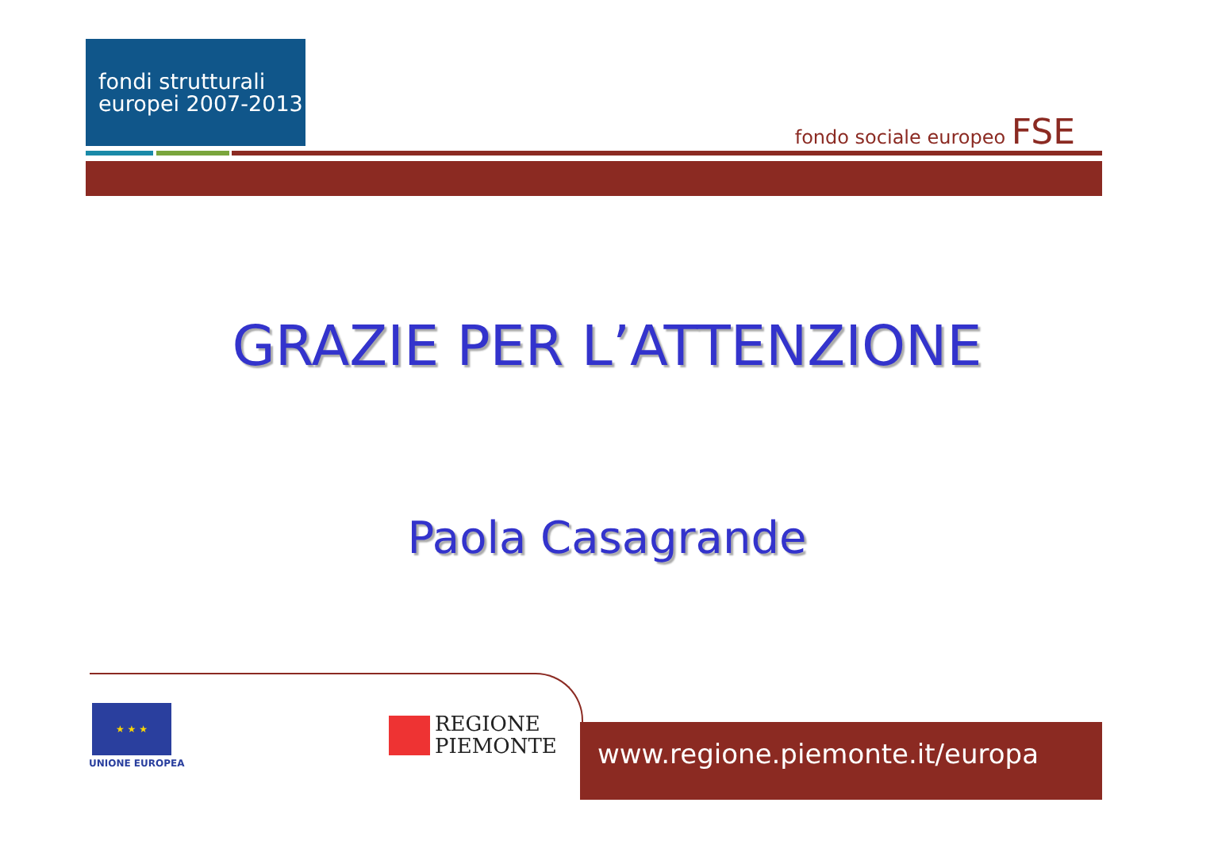fondi strutturali
europei 2007-2013
fondo sociale europeo FSE
GRAZIE PER L’ATTENZIONE
Paola Casagrande
★ ★ ★
UNIONE EUROPEA
REGIONE
PIEMONTE
www.regione.piemonte.it/europa